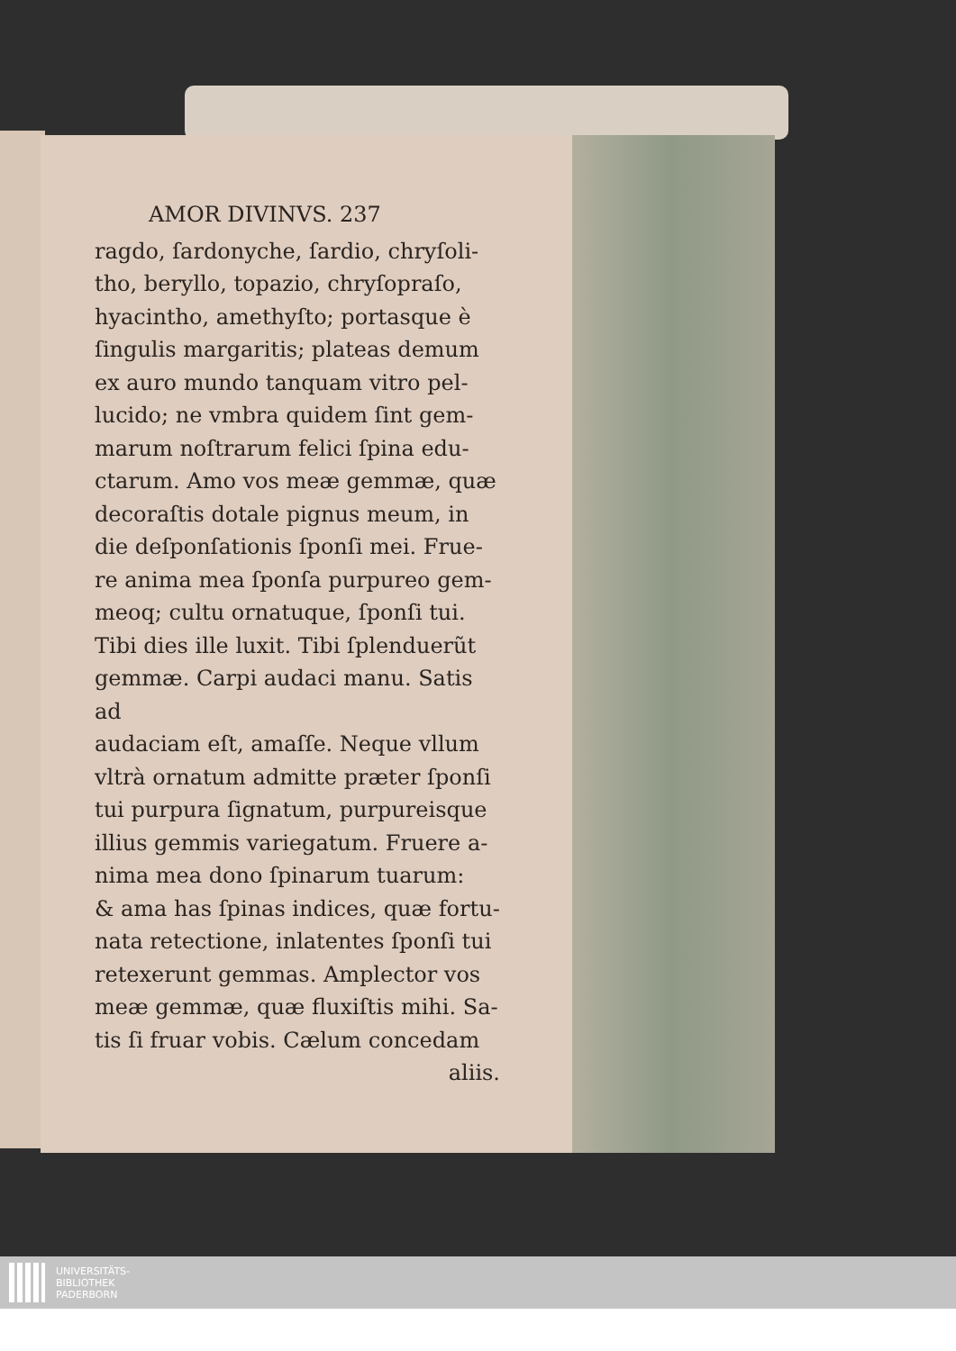AMOR DIVINVS. 237
ragdo, ſardonyche, ſardio, chryſoli-
tho, beryllo, topazio, chryſopraſo,
hyacintho, amethyſto; portasque è
ſingulis margaritis; plateas demum
ex auro mundo tanquam vitro pel-
lucido; ne vmbra quidem ſint gem-
marum noſtrarum felici ſpina edu-
ctarum. Amo vos meæ gemmæ, quæ
decoraſtis dotale pignus meum, in
die deſponſationis ſponſi mei. Frue-
re anima mea ſponſa purpureo gem-
meoq; cultu ornatuque, ſponſi tui.
Tibi dies ille luxit. Tibi ſplenduerũt
gemmæ. Carpi audaci manu. Satis ad
audaciam eſt, amaſſe. Neque vllum
vltrà ornatum admitte præter ſponſi
tui purpura ſignatum, purpureisque
illius gemmis variegatum. Fruere a-
nima mea dono ſpinarum tuarum:
& ama has ſpinas indices, quæ fortu-
nata retectione, inlatentes ſponſi tui
retexerunt gemmas. Amplector vos
meæ gemmæ, quæ fluxiſtis mihi. Sa-
tis ſi fruar vobis. Cælum concedam
aliis.
UNIVERSITÄTS-
BIBLIOTHEK
PADERBORN